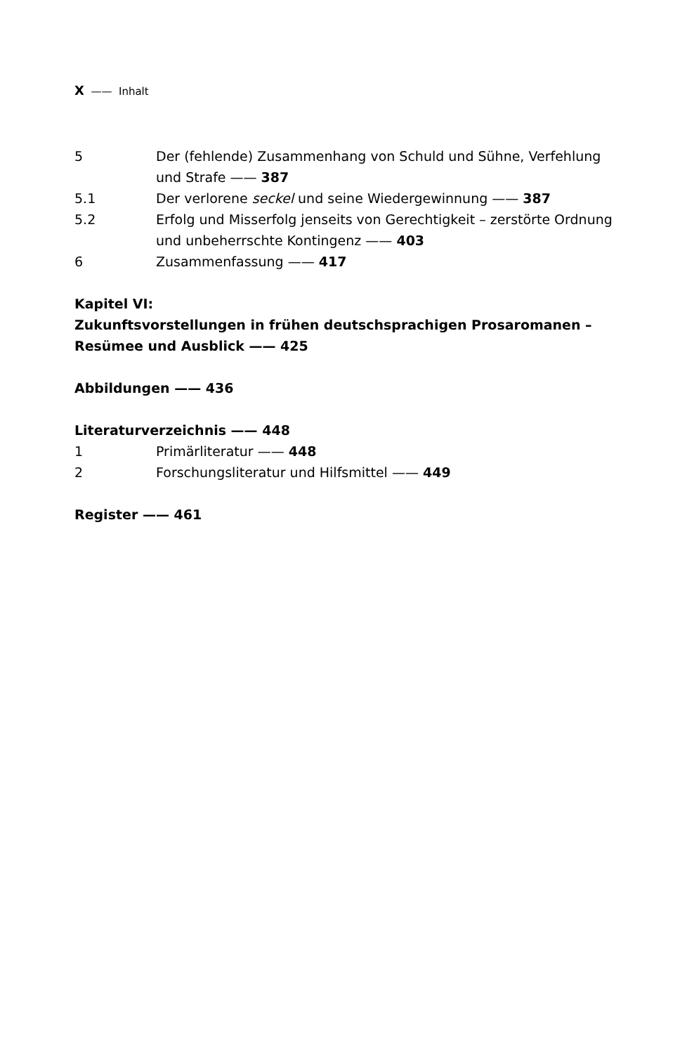X —— Inhalt
5 Der (fehlende) Zusammenhang von Schuld und Sühne, Verfehlung und Strafe —— 387
5.1 Der verlorene seckel und seine Wiedergewinnung —— 387
5.2 Erfolg und Misserfolg jenseits von Gerechtigkeit – zerstörte Ordnung und unbeherrschte Kontingenz —— 403
6 Zusammenfassung —— 417
Kapitel VI:
Zukunftsvorstellungen in frühen deutschsprachigen Prosaromanen – Resümee und Ausblick —— 425
Abbildungen —— 436
Literaturverzeichnis —— 448
1 Primärliteratur —— 448
2 Forschungsliteratur und Hilfsmittel —— 449
Register —— 461